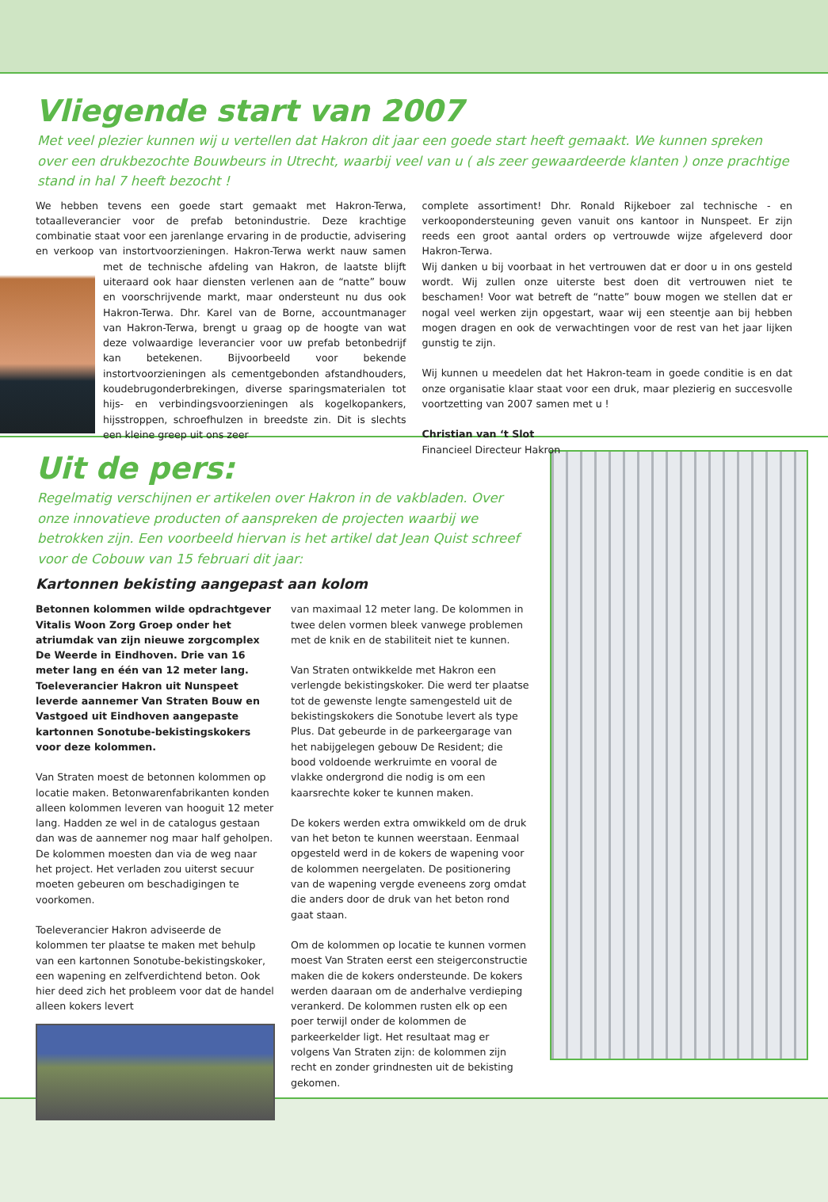Vliegende start van 2007
Met veel plezier kunnen wij u vertellen dat Hakron dit jaar een goede start heeft gemaakt. We kunnen spreken over een drukbezochte Bouwbeurs in Utrecht, waarbij veel van u ( als zeer gewaardeerde klanten ) onze prachtige stand in hal 7 heeft bezocht !
We hebben tevens een goede start gemaakt met Hakron-Terwa, totaalleverancier voor de prefab betonindustrie. Deze krachtige combinatie staat voor een jarenlange ervaring in de productie, advisering en verkoop van instortvoorzieningen. Hakron-Terwa werkt nauw samen met de technische afdeling van Hakron, de laatste blijft uiteraard ook haar diensten verlenen aan de “natte” bouw en voorschrijvende markt, maar ondersteunt nu dus ook Hakron-Terwa. Dhr. Karel van de Borne, accountmanager van Hakron-Terwa, brengt u graag op de hoogte van wat deze volwaardige leverancier voor uw prefab betonbedrijf kan betekenen. Bijvoorbeeld voor bekende instortvoorzieningen als cementgebonden afstandhouders, koudebrugonderbrekingen, diverse sparingsmaterialen tot hijs- en verbindingsvoorzieningen als kogelkopankers, hijsstroppen, schroefhulzen in breedste zin. Dit is slechts een kleine greep uit ons zeer
complete assortiment! Dhr. Ronald Rijkeboer zal technische - en verkoopondersteuning geven vanuit ons kantoor in Nunspeet. Er zijn reeds een groot aantal orders op vertrouwde wijze afgeleverd door Hakron-Terwa.
Wij danken u bij voorbaat in het vertrouwen dat er door u in ons gesteld wordt. Wij zullen onze uiterste best doen dit vertrouwen niet te beschamen! Voor wat betreft de “natte” bouw mogen we stellen dat er nogal veel werken zijn opgestart, waar wij een steentje aan bij hebben mogen dragen en ook de verwachtingen voor de rest van het jaar lijken gunstig te zijn.
Wij kunnen u meedelen dat het Hakron-team in goede conditie is en dat onze organisatie klaar staat voor een druk, maar plezierig en succesvolle voortzetting van 2007 samen met u !
Christian van ‘t Slot
Financieel Directeur Hakron
Uit de pers:
Regelmatig verschijnen er artikelen over Hakron in de vakbladen. Over onze innovatieve producten of aanspreken de projecten waarbij we betrokken zijn. Een voorbeeld hiervan is het artikel dat Jean Quist schreef voor de Cobouw van 15 februari dit jaar:
Kartonnen bekisting aangepast aan kolom
Betonnen kolommen wilde opdrachtgever Vitalis Woon Zorg Groep onder het atriumdak van zijn nieuwe zorgcomplex De Weerde in Eindhoven. Drie van 16 meter lang en één van 12 meter lang. Toeleverancier Hakron uit Nunspeet leverde aannemer Van Straten Bouw en Vastgoed uit Eindhoven aangepaste kartonnen Sonotube-bekistingskokers voor deze kolommen.
Van Straten moest de betonnen kolommen op locatie maken. Betonwarenfabrikanten konden alleen kolommen leveren van hooguit 12 meter lang. Hadden ze wel in de catalogus gestaan dan was de aannemer nog maar half geholpen. De kolommen moesten dan via de weg naar het project. Het verladen zou uiterst secuur moeten gebeuren om beschadigingen te voorkomen.
Toeleverancier Hakron adviseerde de kolommen ter plaatse te maken met behulp van een kartonnen Sonotube-bekistingskoker, een wapening en zelfverdichtend beton. Ook hier deed zich het probleem voor dat de handel alleen kokers levert
van maximaal 12 meter lang. De kolommen in twee delen vormen bleek vanwege problemen met de knik en de stabiliteit niet te kunnen.
Van Straten ontwikkelde met Hakron een verlengde bekistingskoker. Die werd ter plaatse tot de gewenste lengte samengesteld uit de bekistingskokers die Sonotube levert als type Plus. Dat gebeurde in de parkeergarage van het nabijgelegen gebouw De Resident; die bood voldoende werkruimte en vooral de vlakke ondergrond die nodig is om een kaarsrechte koker te kunnen maken.
De kokers werden extra omwikkeld om de druk van het beton te kunnen weerstaan. Eenmaal opgesteld werd in de kokers de wapening voor de kolommen neergelaten. De positionering van de wapening vergde eveneens zorg omdat die anders door de druk van het beton rond gaat staan.
Om de kolommen op locatie te kunnen vormen moest Van Straten eerst een steigerconstructie maken die de kokers ondersteunde. De kokers werden daaraan om de anderhalve verdieping verankerd. De kolommen rusten elk op een poer terwijl onder de kolommen de parkeerkelder ligt. Het resultaat mag er volgens Van Straten zijn: de kolommen zijn recht en zonder grindnesten uit de bekisting gekomen.